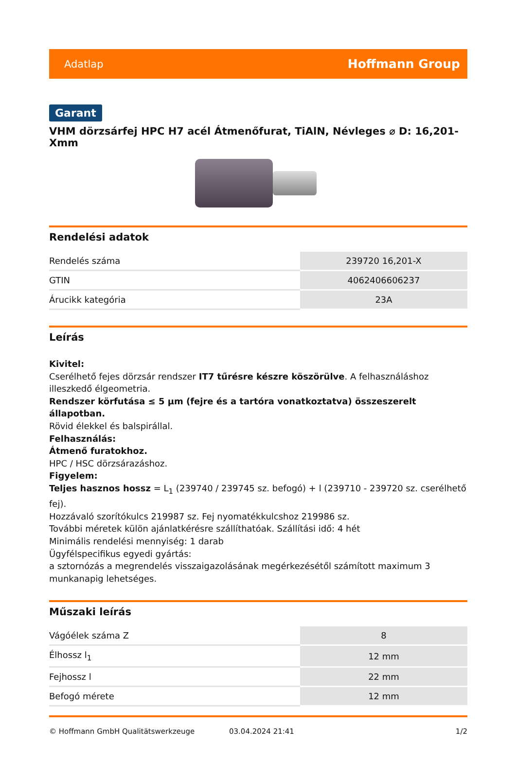Adatlap Hoffmann Group
Garant
VHM dörzsárfej HPC H7 acél Átmenőfurat, TiAlN, Névleges ⌀ D: 16,201-Xmm
Rendelési adatok
| Rendelés száma | 239720 16,201-X |
| GTIN | 4062406606237 |
| Árucikk kategória | 23A |
Leírás
Kivitel:
Cserélhető fejes dörzsár rendszer IT7 tűrésre készre köszörülve. A felhasználáshoz illeszkedő élgeometria.
Rendszer körfutása ≤ 5 µm (fejre és a tartóra vonatkoztatva) összeszerelt állapotban.
Rövid élekkel és balspirállal.
Felhasználás:
Átmenő furatokhoz.
HPC / HSC dörzsárazáshoz.
Figyelem:
Teljes hasznos hossz = L<sub>1</sub> (239740 / 239745 sz. befogó) + l (239710 - 239720 sz. cserélhető fej).
Hozzávaló szorítókulcs 219987 sz. Fej nyomatékkulcshoz 219986 sz.
További méretek külön ajánlatkérésre szállíthatóak. Szállítási idő: 4 hét
Minimális rendelési mennyiség: 1 darab
Ügyfélspecifikus egyedi gyártás:
a sztornózás a megrendelés visszaigazolásának megérkezésétől számított maximum 3 munkanapig lehetséges.
Műszaki leírás
| Vágóélek száma Z | 8 |
| Élhossz l<sub>1</sub> | 12 mm |
| Fejhossz l | 22 mm |
| Befogó mérete | 12 mm |
© Hoffmann GmbH Qualitätswerkzeuge 03.04.2024 21:41 1/2